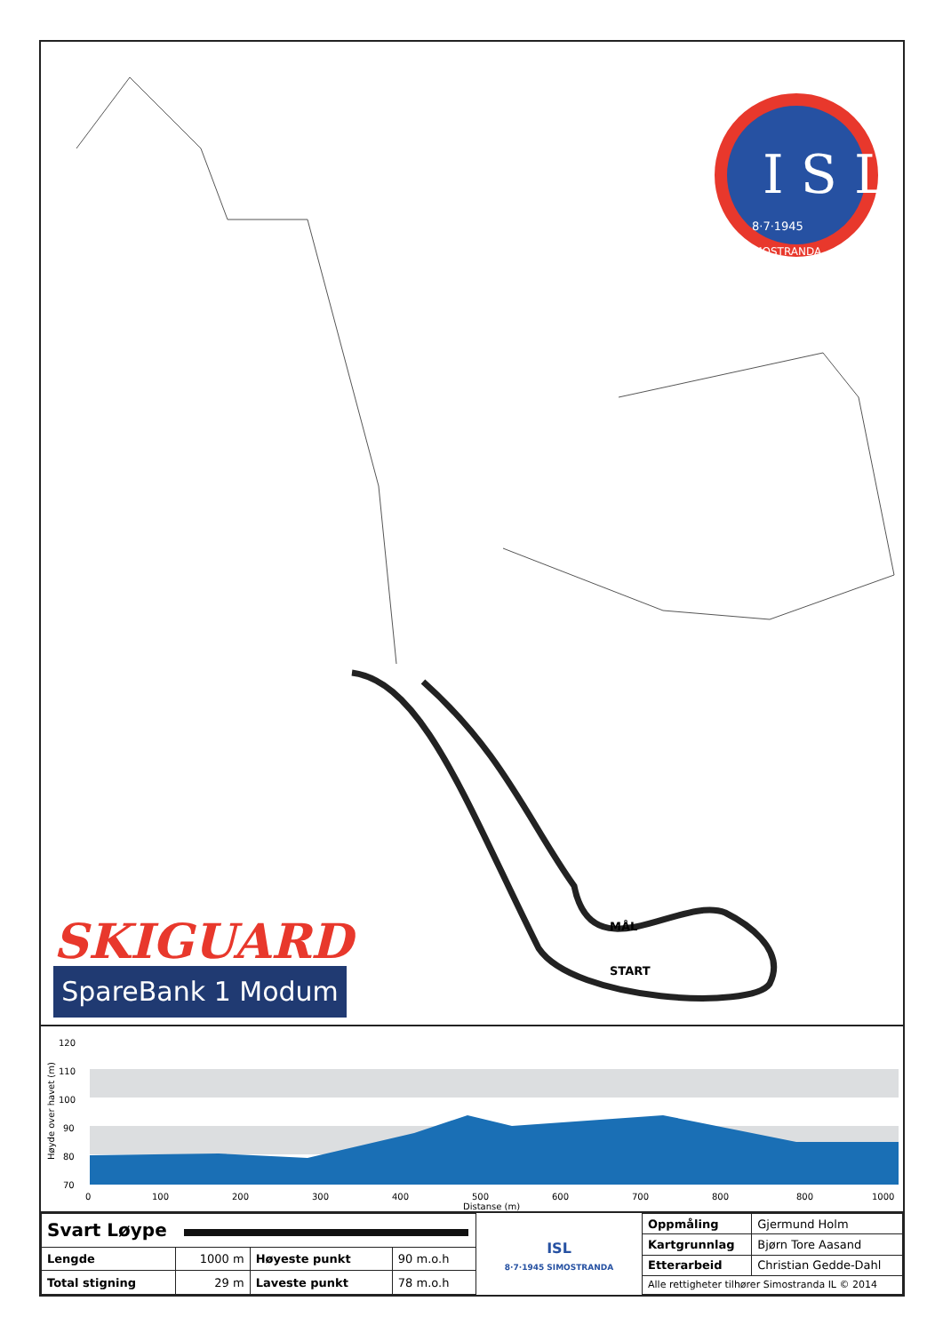I S L
8·7·1945
SIMOSTRANDA
MÅL
START
SKIGUARD
SpareBank 1 Modum
120
110
100
90
80
70
0
100
200
300
400
500
600
700
800
800
1000
Distanse (m)
Høyde over havet (m)
| Svart Løype | | | |
| Lengde | 1000 m | Høyeste punkt | 90 m.o.h |
| Total stigning | 29 m | Laveste punkt | 78 m.o.h |
ISL
8·7·1945 SIMOSTRANDA
| Oppmåling | Gjermund Holm |
| Kartgrunnlag | Bjørn Tore Aasand |
| Etterarbeid | Christian Gedde-Dahl |
| Alle rettigheter tilhører Simostranda IL © 2014 | |